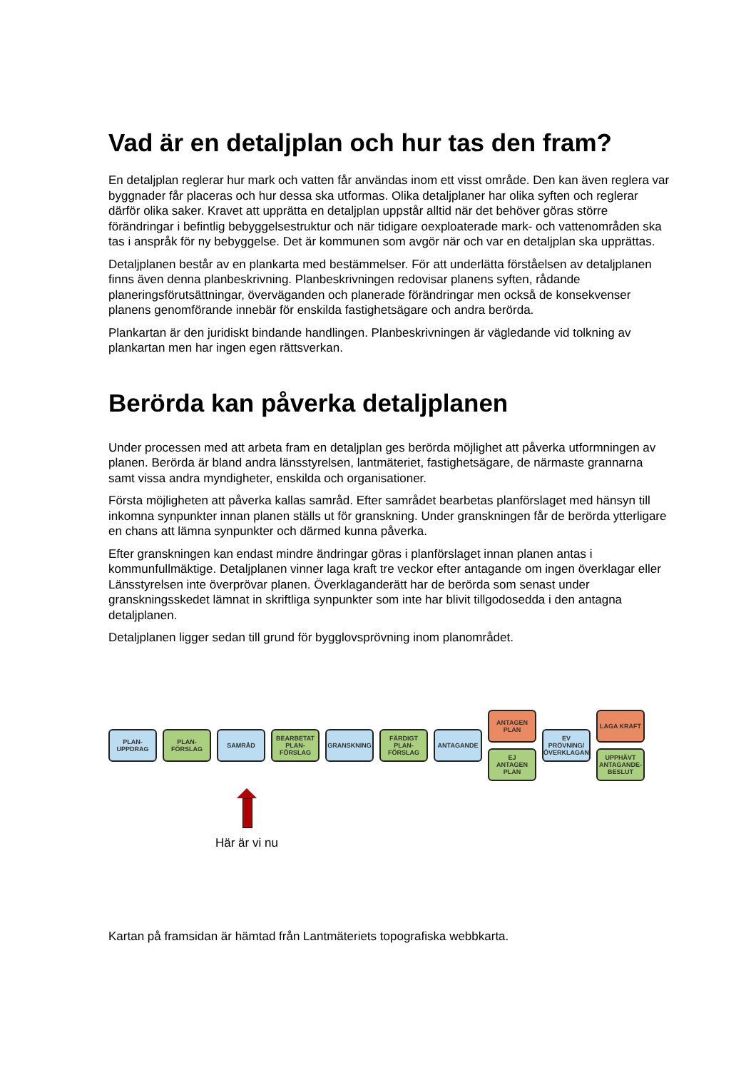Vad är en detaljplan och hur tas den fram?
En detaljplan reglerar hur mark och vatten får användas inom ett visst område. Den kan även reglera var byggnader får placeras och hur dessa ska utformas. Olika detaljplaner har olika syften och reglerar därför olika saker. Kravet att upprätta en detaljplan uppstår alltid när det behöver göras större förändringar i befintlig bebyggelsestruktur och när tidigare oexploaterade mark- och vattenområden ska tas i anspråk för ny bebyggelse. Det är kommunen som avgör när och var en detaljplan ska upprättas.
Detaljplanen består av en plankarta med bestämmelser. För att underlätta förståelsen av detaljplanen finns även denna planbeskrivning. Planbeskrivningen redovisar planens syften, rådande planeringsförutsättningar, överväganden och planerade förändringar men också de konsekvenser planens genomförande innebär för enskilda fastighetsägare och andra berörda.
Plankartan är den juridiskt bindande handlingen. Planbeskrivningen är vägledande vid tolkning av plankartan men har ingen egen rättsverkan.
Berörda kan påverka detaljplanen
Under processen med att arbeta fram en detaljplan ges berörda möjlighet att påverka utformningen av planen. Berörda är bland andra länsstyrelsen, lantmäteriet, fastighetsägare, de närmaste grannarna samt vissa andra myndigheter, enskilda och organisationer.
Första möjligheten att påverka kallas samråd. Efter samrådet bearbetas planförslaget med hänsyn till inkomna synpunkter innan planen ställs ut för granskning. Under granskningen får de berörda ytterligare en chans att lämna synpunkter och därmed kunna påverka.
Efter granskningen kan endast mindre ändringar göras i planförslaget innan planen antas i kommunfullmäktige. Detaljplanen vinner laga kraft tre veckor efter antagande om ingen överklagar eller Länsstyrelsen inte överprövar planen. Överklaganderätt har de berörda som senast under granskningsskedet lämnat in skriftliga synpunkter som inte har blivit tillgodosedda i den antagna detaljplanen.
Detaljplanen ligger sedan till grund för bygglovsprövning inom planområdet.
PLAN-
UPPDRAG
PLAN-
FÖRSLAG
SAMRÅD
BEARBETAT
PLAN-
FÖRSLAG
GRANSKNING
FÄRDIGT
PLAN-
FÖRSLAG
ANTAGANDE
ANTAGEN
PLAN
EJ
ANTAGEN
PLAN
EV PRÖVNING/
ÖVERKLAGAN
LAGA KRAFT
UPPHÄVT
ANTAGANDE-
BESLUT
Här är vi nu
Kartan på framsidan är hämtad från Lantmäteriets topografiska webbkarta.